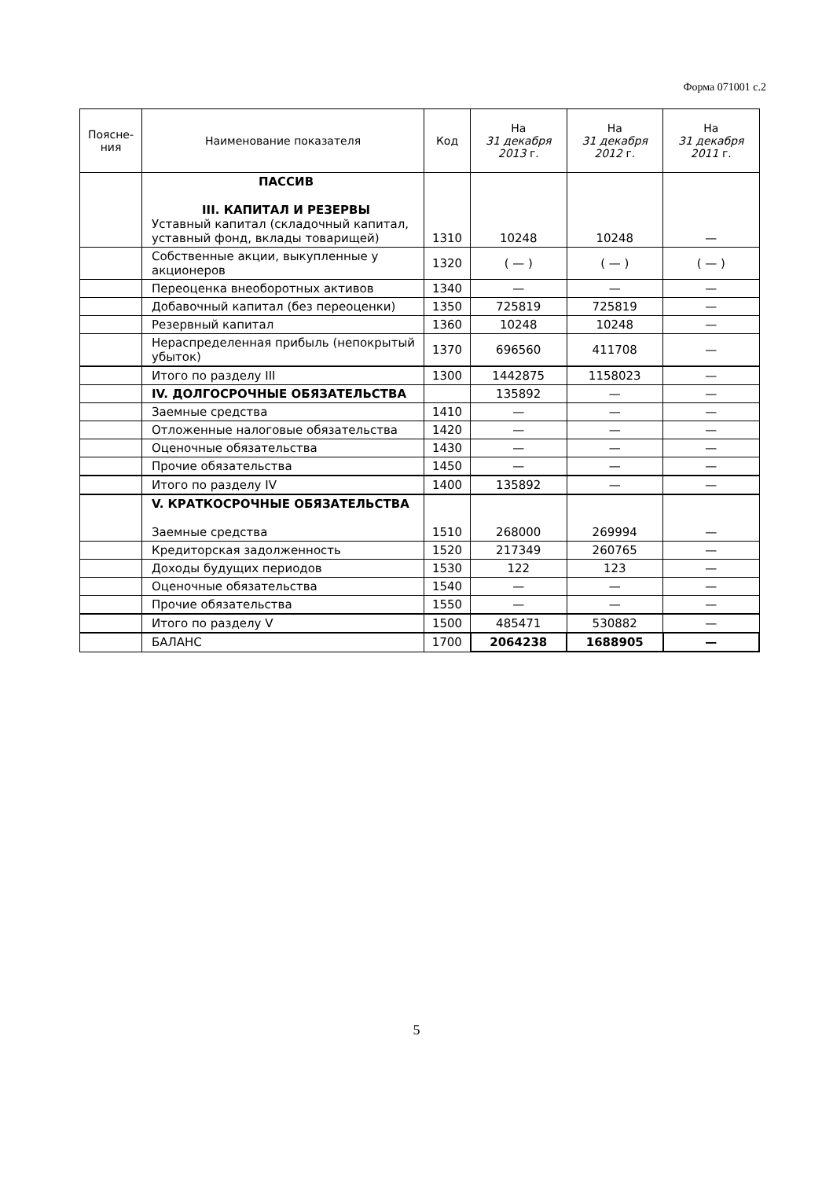Форма 071001 с.2
| Поясне- ния | Наименование показателя | Код | На 31 декабря 2013 г. | На 31 декабря 2012 г. | На 31 декабря 2011 г. |
| --- | --- | --- | --- | --- | --- |
| | ПАССИВ III. КАПИТАЛ И РЕЗЕРВЫ Уставный капитал (складочный капитал, уставный фонд, вклады товарищей) | 1310 | 10248 | 10248 | — |
| | Собственные акции, выкупленные у акционеров | 1320 | ( — ) | ( — ) | ( — ) |
| | Переоценка внеоборотных активов | 1340 | — | — | — |
| | Добавочный капитал (без переоценки) | 1350 | 725819 | 725819 | — |
| | Резервный капитал | 1360 | 10248 | 10248 | — |
| | Нераспределенная прибыль (непокрытый убыток) | 1370 | 696560 | 411708 | — |
| | Итого по разделу III | 1300 | 1442875 | 1158023 | — |
| | IV. ДОЛГОСРОЧНЫЕ ОБЯЗАТЕЛЬСТВА | | 135892 | — | — |
| | Заемные средства | 1410 | — | — | — |
| | Отложенные налоговые обязательства | 1420 | — | — | — |
| | Оценочные обязательства | 1430 | — | — | — |
| | Прочие обязательства | 1450 | — | — | — |
| | Итого по разделу IV | 1400 | 135892 | — | — |
| | V. КРАТКОСРОЧНЫЕ ОБЯЗАТЕЛЬСТВА Заемные средства | 1510 | 268000 | 269994 | — |
| | Кредиторская задолженность | 1520 | 217349 | 260765 | — |
| | Доходы будущих периодов | 1530 | 122 | 123 | — |
| | Оценочные обязательства | 1540 | — | — | — |
| | Прочие обязательства | 1550 | — | — | — |
| | Итого по разделу V | 1500 | 485471 | 530882 | — |
| | БАЛАНС | 1700 | 2064238 | 1688905 | — |
5